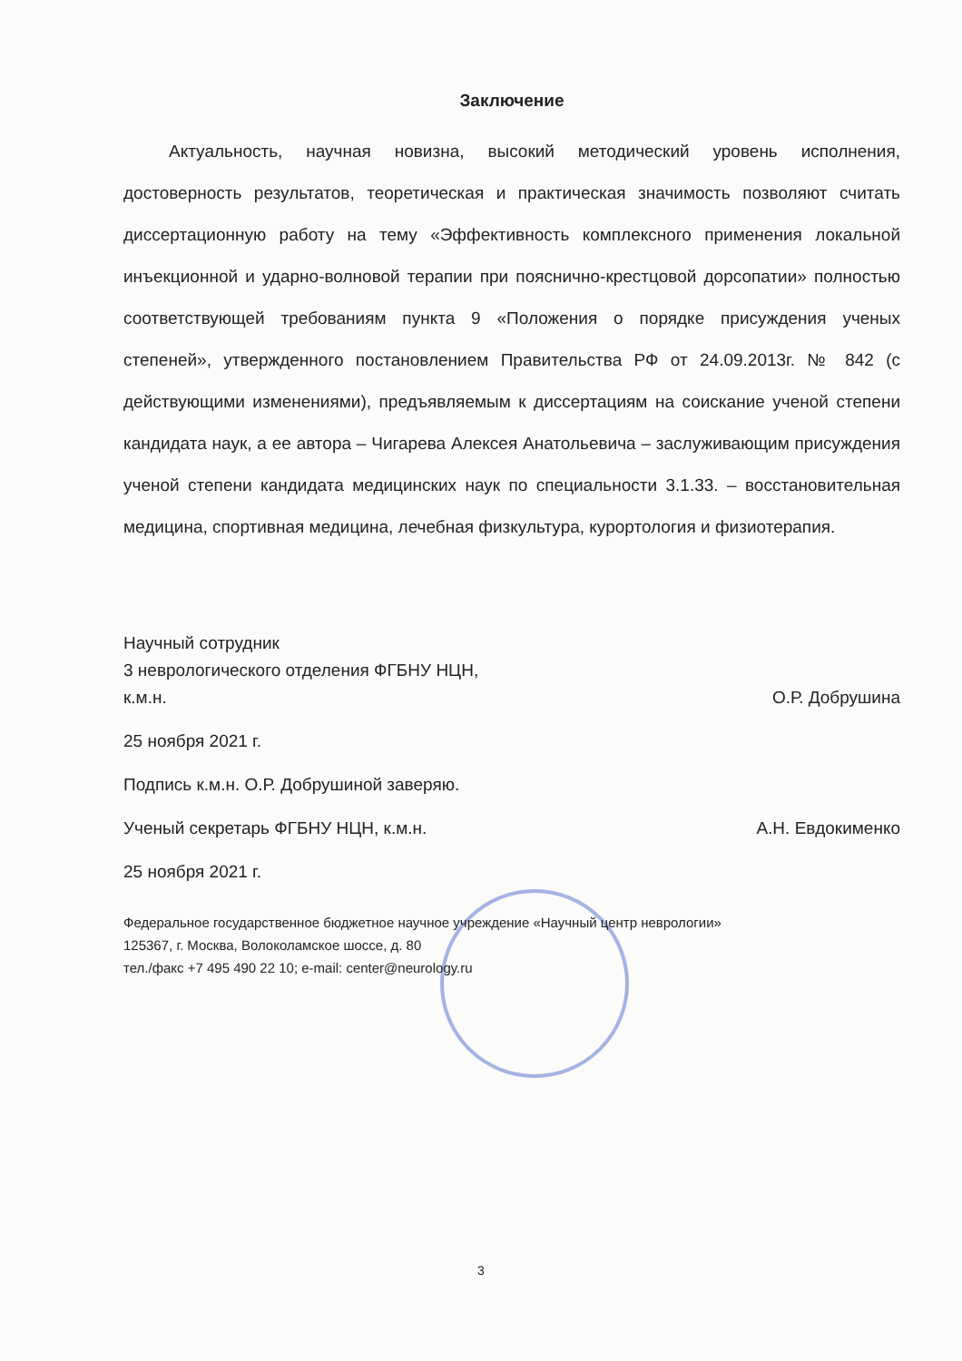Заключение
Актуальность, научная новизна, высокий методический уровень исполнения, достоверность результатов, теоретическая и практическая значимость позволяют считать диссертационную работу на тему «Эффективность комплексного применения локальной инъекционной и ударно-волновой терапии при пояснично-крестцовой дорсопатии» полностью соответствующей требованиям пункта 9 «Положения о порядке присуждения ученых степеней», утвержденного постановлением Правительства РФ от 24.09.2013г. № 842 (с действующими изменениями), предъявляемым к диссертациям на соискание ученой степени кандидата наук, а ее автора – Чигарева Алексея Анатольевича – заслуживающим присуждения ученой степени кандидата медицинских наук по специальности 3.1.33. – восстановительная медицина, спортивная медицина, лечебная физкультура, курортология и физиотерапия.
Научный сотрудник
3 неврологического отделения ФГБНУ НЦН,
к.м.н.
О.Р. Добрушина
25 ноября 2021 г.
Подпись к.м.н. О.Р. Добрушиной заверяю.
Ученый секретарь ФГБНУ НЦН, к.м.н.
А.Н. Евдокименко
25 ноября 2021 г.
Федеральное государственное бюджетное научное учреждение «Научный центр неврологии»
125367, г. Москва, Волоколамское шоссе, д. 80
тел./факс +7 495 490 22 10; e-mail: center@neurology.ru
3